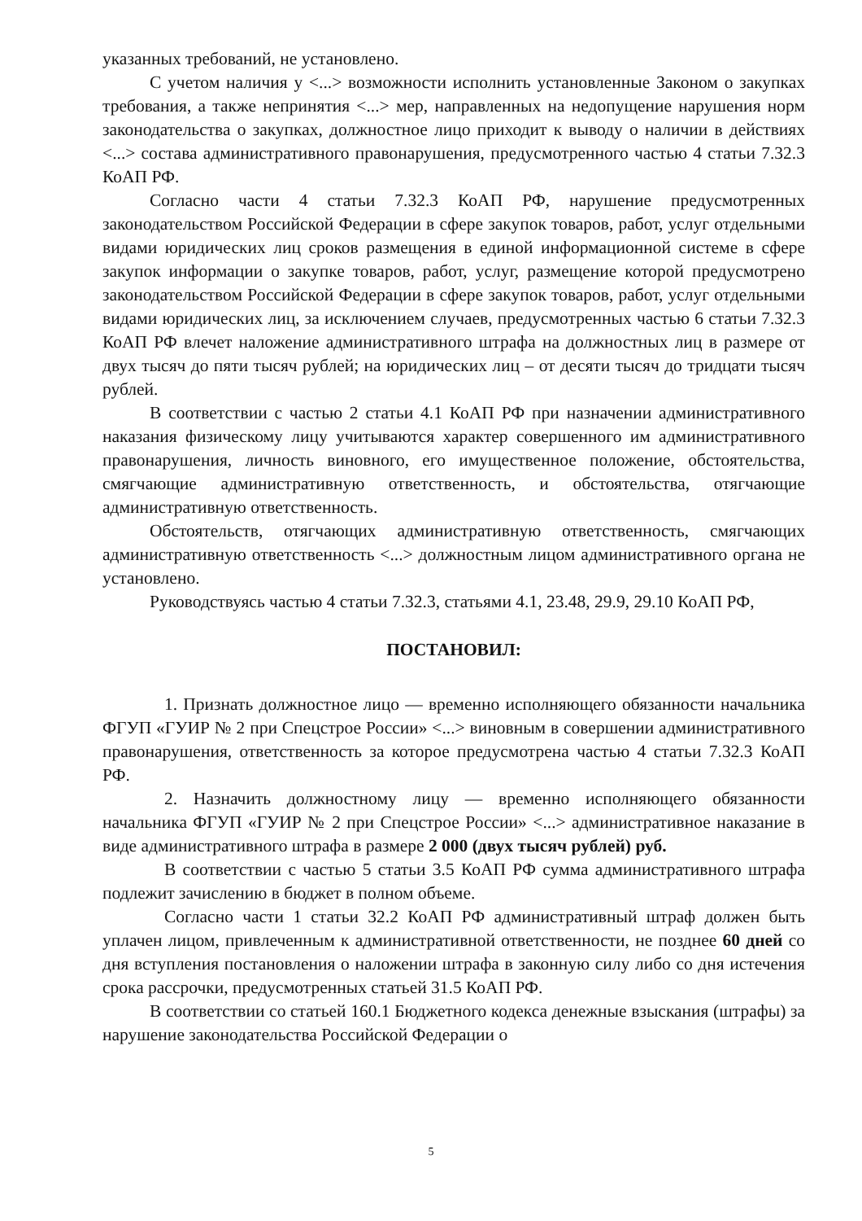указанных требований, не установлено.
С учетом наличия у <...> возможности исполнить установленные Законом о закупках требования, а также непринятия <...> мер, направленных на недопущение нарушения норм законодательства о закупках, должностное лицо приходит к выводу о наличии в действиях <...> состава административного правонарушения, предусмотренного частью 4 статьи 7.32.3 КоАП РФ.
Согласно части 4 статьи 7.32.3 КоАП РФ, нарушение предусмотренных законодательством Российской Федерации в сфере закупок товаров, работ, услуг отдельными видами юридических лиц сроков размещения в единой информационной системе в сфере закупок информации о закупке товаров, работ, услуг, размещение которой предусмотрено законодательством Российской Федерации в сфере закупок товаров, работ, услуг отдельными видами юридических лиц, за исключением случаев, предусмотренных частью 6 статьи 7.32.3 КоАП РФ влечет наложение административного штрафа на должностных лиц в размере от двух тысяч до пяти тысяч рублей; на юридических лиц – от десяти тысяч до тридцати тысяч рублей.
В соответствии с частью 2 статьи 4.1 КоАП РФ при назначении административного наказания физическому лицу учитываются характер совершенного им административного правонарушения, личность виновного, его имущественное положение, обстоятельства, смягчающие административную ответственность, и обстоятельства, отягчающие административную ответственность.
Обстоятельств, отягчающих административную ответственность, смягчающих административную ответственность <...> должностным лицом административного органа не установлено.
Руководствуясь частью 4 статьи 7.32.3, статьями 4.1, 23.48, 29.9, 29.10 КоАП РФ,
ПОСТАНОВИЛ:
1. Признать должностное лицо — временно исполняющего обязанности начальника ФГУП «ГУИР № 2 при Спецстрое России» <...> виновным в совершении административного правонарушения, ответственность за которое предусмотрена частью 4 статьи 7.32.3 КоАП РФ.
2. Назначить должностному лицу — временно исполняющего обязанности начальника ФГУП «ГУИР № 2 при Спецстрое России» <...> административное наказание в виде административного штрафа в размере 2 000 (двух тысяч рублей) руб.
В соответствии с частью 5 статьи 3.5 КоАП РФ сумма административного штрафа подлежит зачислению в бюджет в полном объеме.
Согласно части 1 статьи 32.2 КоАП РФ административный штраф должен быть уплачен лицом, привлеченным к административной ответственности, не позднее 60 дней со дня вступления постановления о наложении штрафа в законную силу либо со дня истечения срока рассрочки, предусмотренных статьей 31.5 КоАП РФ.
В соответствии со статьей 160.1 Бюджетного кодекса денежные взыскания (штрафы) за нарушение законодательства Российской Федерации о
5